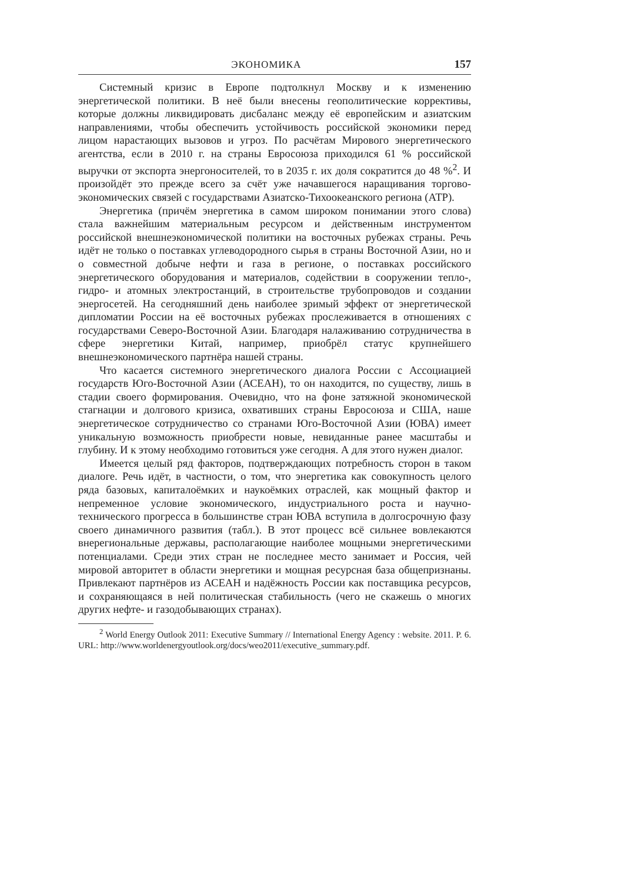ЭКОНОМИКА 157
Системный кризис в Европе подтолкнул Москву и к изменению энергетической политики. В неё были внесены геополитические коррективы, которые должны ликвидировать дисбаланс между её европейским и азиатским направлениями, чтобы обеспечить устойчивость российской экономики перед лицом нарастающих вызовов и угроз. По расчётам Мирового энергетического агентства, если в 2010 г. на страны Евросоюза приходился 61 % российской выручки от экспорта энергоносителей, то в 2035 г. их доля сократится до 48 %<sup>2</sup>. И произойдёт это прежде всего за счёт уже начавшегося наращивания торгово-экономических связей с государствами Азиатско-Тихоокеанского региона (АТР).
Энергетика (причём энергетика в самом широком понимании этого слова) стала важнейшим материальным ресурсом и действенным инструментом российской внешнеэкономической политики на восточных рубежах страны. Речь идёт не только о поставках углеводородного сырья в страны Восточной Азии, но и о совместной добыче нефти и газа в регионе, о поставках российского энергетического оборудования и материалов, содействии в сооружении тепло-, гидро- и атомных электростанций, в строительстве трубопроводов и создании энергосетей. На сегодняшний день наиболее зримый эффект от энергетической дипломатии России на её восточных рубежах прослеживается в отношениях с государствами Северо-Восточной Азии. Благодаря налаживанию сотрудничества в сфере энергетики Китай, например, приобрёл статус крупнейшего внешнеэкономического партнёра нашей страны.
Что касается системного энергетического диалога России с Ассоциацией государств Юго-Восточной Азии (АСЕАН), то он находится, по существу, лишь в стадии своего формирования. Очевидно, что на фоне затяжной экономической стагнации и долгового кризиса, охвативших страны Евросоюза и США, наше энергетическое сотрудничество со странами Юго-Восточной Азии (ЮВА) имеет уникальную возможность приобрести новые, невиданные ранее масштабы и глубину. И к этому необходимо готовиться уже сегодня. А для этого нужен диалог.
Имеется целый ряд факторов, подтверждающих потребность сторон в таком диалоге. Речь идёт, в частности, о том, что энергетика как совокупность целого ряда базовых, капиталоёмких и наукоёмких отраслей, как мощный фактор и непременное условие экономического, индустриального роста и научно-технического прогресса в большинстве стран ЮВА вступила в долгосрочную фазу своего динамичного развития (табл.). В этот процесс всё сильнее вовлекаются внерегиональные державы, располагающие наиболее мощными энергетическими потенциалами. Среди этих стран не последнее место занимает и Россия, чей мировой авторитет в области энергетики и мощная ресурсная база общепризнаны. Привлекают партнёров из АСЕАН и надёжность России как поставщика ресурсов, и сохраняющаяся в ней политическая стабильность (чего не скажешь о многих других нефте- и газодобывающих странах).
<sup>2</sup> World Energy Outlook 2011: Executive Summary // International Energy Agency : website. 2011. P. 6. URL: http://www.worldenergyoutlook.org/docs/weo2011/executive_summary.pdf.